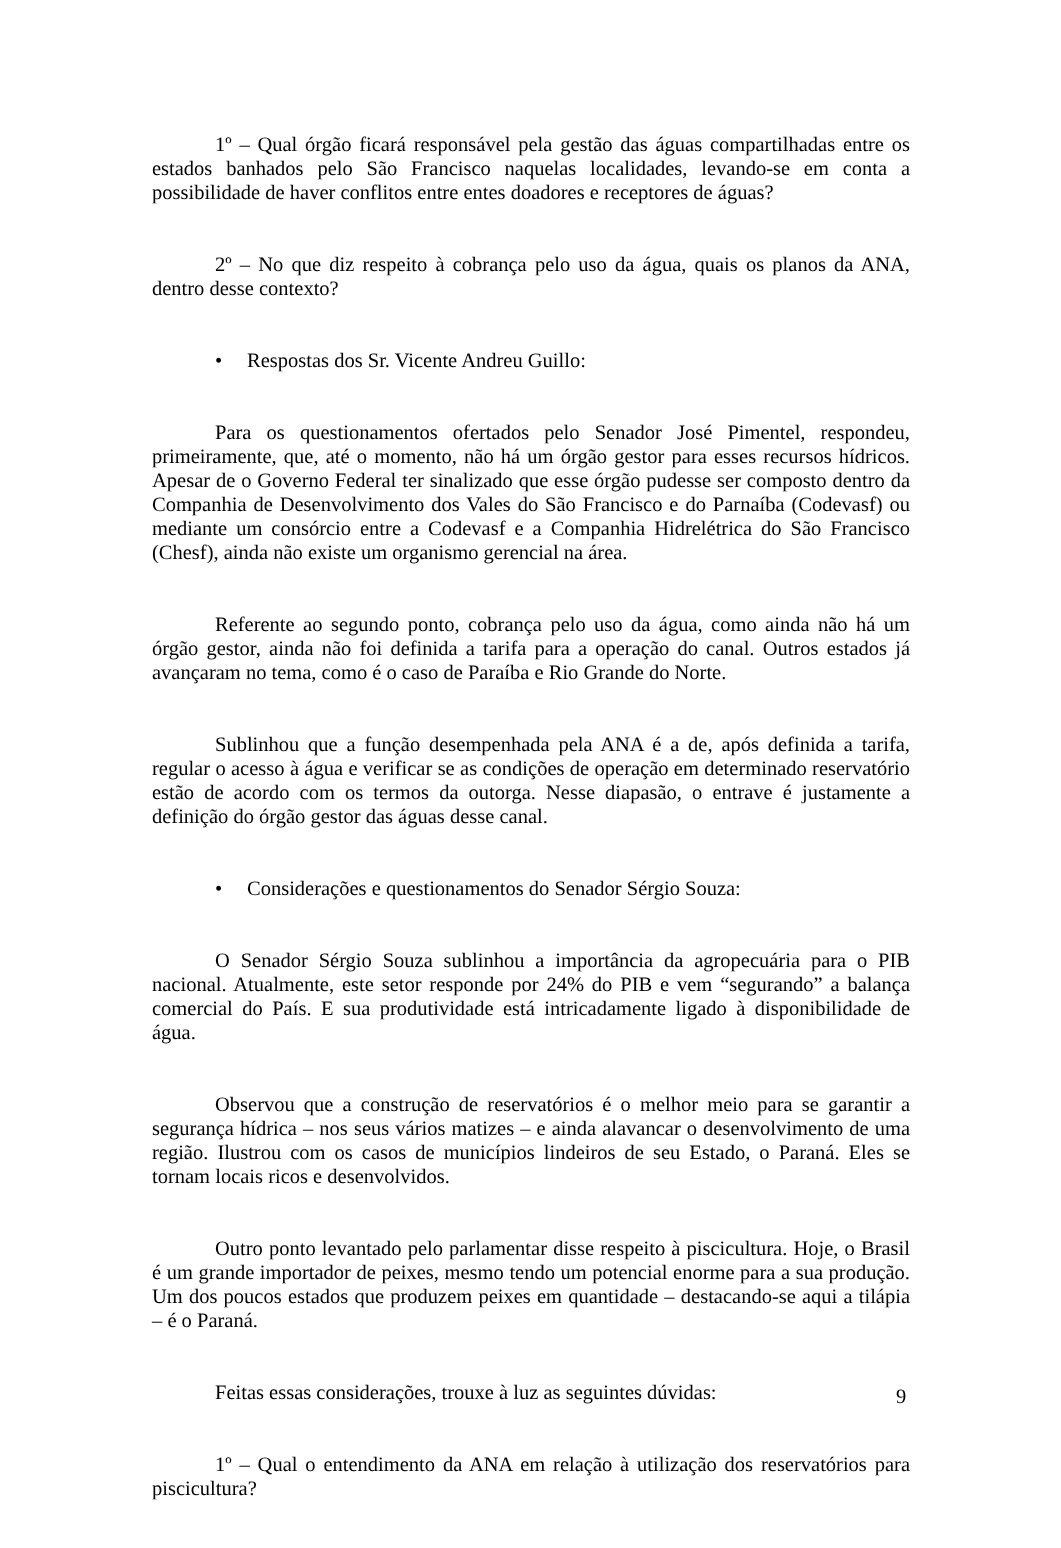1º – Qual órgão ficará responsável pela gestão das águas compartilhadas entre os estados banhados pelo São Francisco naquelas localidades, levando-se em conta a possibilidade de haver conflitos entre entes doadores e receptores de águas?
2º – No que diz respeito à cobrança pelo uso da água, quais os planos da ANA, dentro desse contexto?
• Respostas dos Sr. Vicente Andreu Guillo:
Para os questionamentos ofertados pelo Senador José Pimentel, respondeu, primeiramente, que, até o momento, não há um órgão gestor para esses recursos hídricos. Apesar de o Governo Federal ter sinalizado que esse órgão pudesse ser composto dentro da Companhia de Desenvolvimento dos Vales do São Francisco e do Parnaíba (Codevasf) ou mediante um consórcio entre a Codevasf e a Companhia Hidrelétrica do São Francisco (Chesf), ainda não existe um organismo gerencial na área.
Referente ao segundo ponto, cobrança pelo uso da água, como ainda não há um órgão gestor, ainda não foi definida a tarifa para a operação do canal. Outros estados já avançaram no tema, como é o caso de Paraíba e Rio Grande do Norte.
Sublinhou que a função desempenhada pela ANA é a de, após definida a tarifa, regular o acesso à água e verificar se as condições de operação em determinado reservatório estão de acordo com os termos da outorga. Nesse diapasão, o entrave é justamente a definição do órgão gestor das águas desse canal.
• Considerações e questionamentos do Senador Sérgio Souza:
O Senador Sérgio Souza sublinhou a importância da agropecuária para o PIB nacional. Atualmente, este setor responde por 24% do PIB e vem “segurando” a balança comercial do País. E sua produtividade está intricadamente ligado à disponibilidade de água.
Observou que a construção de reservatórios é o melhor meio para se garantir a segurança hídrica – nos seus vários matizes – e ainda alavancar o desenvolvimento de uma região. Ilustrou com os casos de municípios lindeiros de seu Estado, o Paraná. Eles se tornam locais ricos e desenvolvidos.
Outro ponto levantado pelo parlamentar disse respeito à piscicultura. Hoje, o Brasil é um grande importador de peixes, mesmo tendo um potencial enorme para a sua produção. Um dos poucos estados que produzem peixes em quantidade – destacando-se aqui a tilápia – é o Paraná.
Feitas essas considerações, trouxe à luz as seguintes dúvidas:
1º – Qual o entendimento da ANA em relação à utilização dos reservatórios para piscicultura?
9